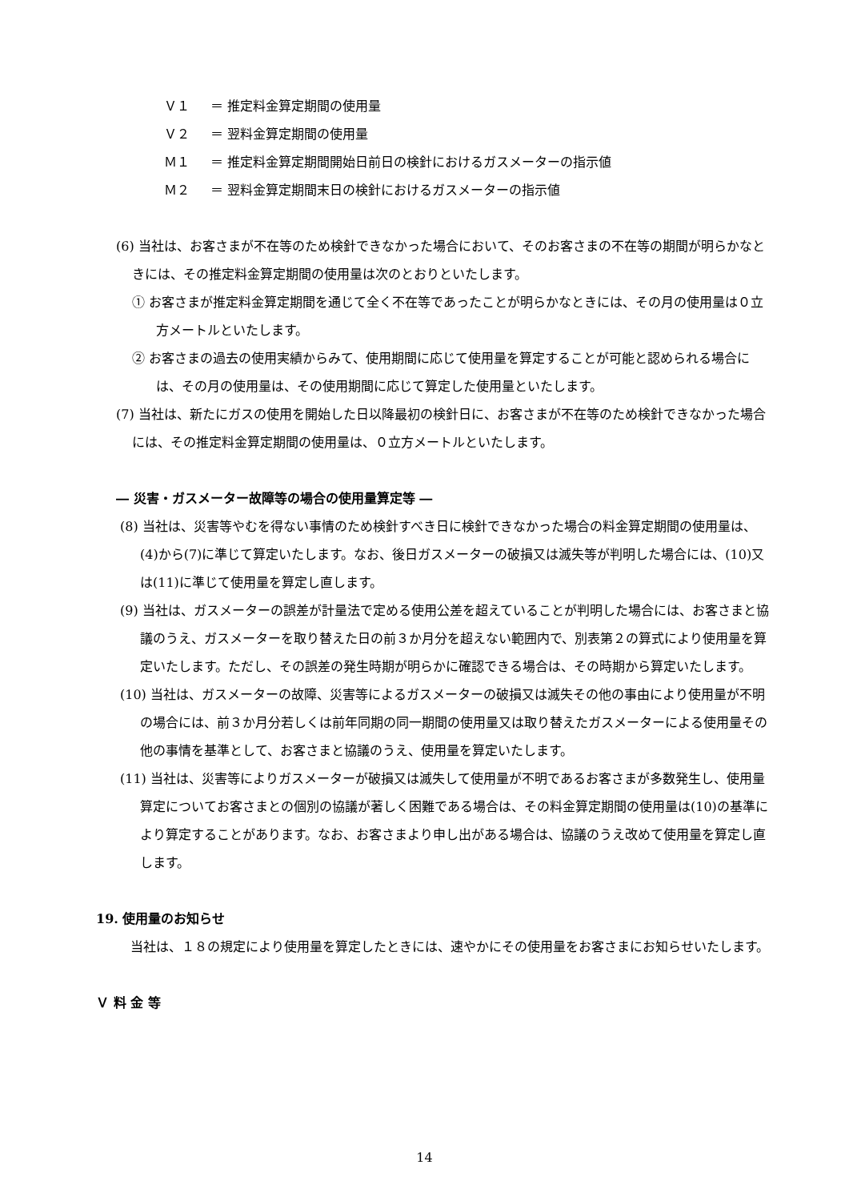Ｖ１ ＝ 推定料金算定期間の使用量
Ｖ２ ＝ 翌料金算定期間の使用量
Ｍ１ ＝ 推定料金算定期間開始日前日の検針におけるガスメーターの指示値
Ｍ２ ＝ 翌料金算定期間末日の検針におけるガスメーターの指示値
(6) 当社は、お客さまが不在等のため検針できなかった場合において、そのお客さまの不在等の期間が明らかなときには、その推定料金算定期間の使用量は次のとおりといたします。
① お客さまが推定料金算定期間を通じて全く不在等であったことが明らかなときには、その月の使用量は０立方メートルといたします。
② お客さまの過去の使用実績からみて、使用期間に応じて使用量を算定することが可能と認められる場合には、その月の使用量は、その使用期間に応じて算定した使用量といたします。
(7) 当社は、新たにガスの使用を開始した日以降最初の検針日に、お客さまが不在等のため検針できなかった場合には、その推定料金算定期間の使用量は、０立方メートルといたします。
― 災害・ガスメーター故障等の場合の使用量算定等 ―
(8) 当社は、災害等やむを得ない事情のため検針すべき日に検針できなかった場合の料金算定期間の使用量は、(4)から(7)に準じて算定いたします。なお、後日ガスメーターの破損又は滅失等が判明した場合には、(10)又は(11)に準じて使用量を算定し直します。
(9) 当社は、ガスメーターの誤差が計量法で定める使用公差を超えていることが判明した場合には、お客さまと協議のうえ、ガスメーターを取り替えた日の前３か月分を超えない範囲内で、別表第２の算式により使用量を算定いたします。ただし、その誤差の発生時期が明らかに確認できる場合は、その時期から算定いたします。
(10) 当社は、ガスメーターの故障、災害等によるガスメーターの破損又は滅失その他の事由により使用量が不明の場合には、前３か月分若しくは前年同期の同一期間の使用量又は取り替えたガスメーターによる使用量その他の事情を基準として、お客さまと協議のうえ、使用量を算定いたします。
(11) 当社は、災害等によりガスメーターが破損又は滅失して使用量が不明であるお客さまが多数発生し、使用量算定についてお客さまとの個別の協議が著しく困難である場合は、その料金算定期間の使用量は(10)の基準により算定することがあります。なお、お客さまより申し出がある場合は、協議のうえ改めて使用量を算定し直します。
19. 使用量のお知らせ
当社は、１８の規定により使用量を算定したときには、速やかにその使用量をお客さまにお知らせいたします。
Ｖ 料 金 等
14